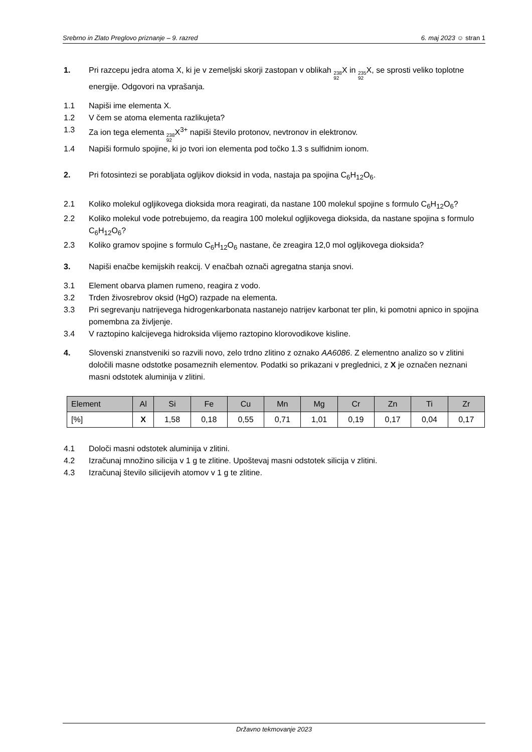Srebrno in Zlato Preglovo priznanje – 9. razred 6. maj 2023 ☺ stran 1
1. Pri razcepu jedra atoma X, ki je v zemeljski skorji zastopan v oblikah 238 92 X in 235 92 X, se sprosti veliko toplotne energije. Odgovori na vprašanja.
1.1 Napiši ime elementa X.
1.2 V čem se atoma elementa razlikujeta?
1.3 Za ion tega elementa 238 92 X<sup>3+</sup> napiši število protonov, nevtronov in elektronov.
1.4 Napiši formulo spojine, ki jo tvori ion elementa pod točko 1.3 s sulfidnim ionom.
2. Pri fotosintezi se porabljata ogljikov dioksid in voda, nastaja pa spojina C<sub>6</sub>H<sub>12</sub>O<sub>6</sub>.
2.1 Koliko molekul ogljikovega dioksida mora reagirati, da nastane 100 molekul spojine s formulo C<sub>6</sub>H<sub>12</sub>O<sub>6</sub>?
2.2 Koliko molekul vode potrebujemo, da reagira 100 molekul ogljikovega dioksida, da nastane spojina s formulo C<sub>6</sub>H<sub>12</sub>O<sub>6</sub>?
2.3 Koliko gramov spojine s formulo C<sub>6</sub>H<sub>12</sub>O<sub>6</sub> nastane, če zreagira 12,0 mol ogljikovega dioksida?
3. Napiši enačbe kemijskih reakcij. V enačbah označi agregatna stanja snovi.
3.1 Element obarva plamen rumeno, reagira z vodo.
3.2 Trden živosrebrov oksid (HgO) razpade na elementa.
3.3 Pri segrevanju natrijevega hidrogenkarbonata nastanejo natrijev karbonat ter plin, ki pomotni apnico in spojina pomembna za življenje.
3.4 V raztopino kalcijevega hidroksida vlijemo raztopino klorovodikove kisline.
4. Slovenski znanstveniki so razvili novo, zelo trdno zlitino z oznako AA6086. Z elementno analizo so v zlitini določili masne odstotke posameznih elementov. Podatki so prikazani v preglednici, z X je označen neznani masni odstotek aluminija v zlitini.
| Element | Al | Si | Fe | Cu | Mn | Mg | Cr | Zn | Ti | Zr |
| [%] | X | 1,58 | 0,18 | 0,55 | 0,71 | 1,01 | 0,19 | 0,17 | 0,04 | 0,17 |
4.1 Določi masni odstotek aluminija v zlitini.
4.2 Izračunaj množino silicija v 1 g te zlitine. Upoštevaj masni odstotek silicija v zlitini.
4.3 Izračunaj število silicijevih atomov v 1 g te zlitine.
Državno tekmovanje 2023